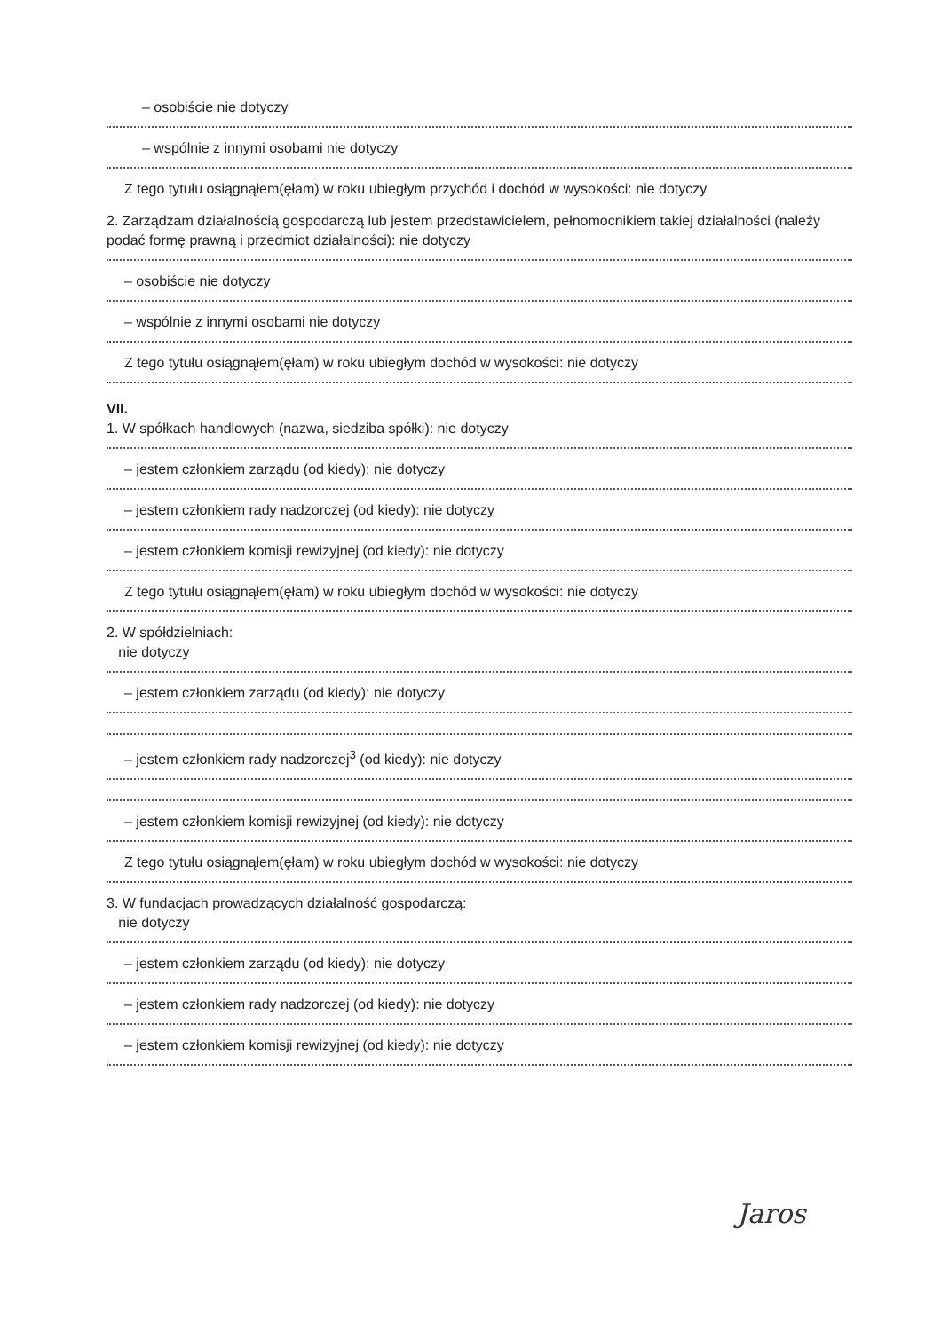– osobiście nie dotyczy
– wspólnie z innymi osobami nie dotyczy
Z tego tytułu osiągnąłem(ęłam) w roku ubiegłym przychód i dochód w wysokości: nie dotyczy
2. Zarządzam działalnością gospodarczą lub jestem przedstawicielem, pełnomocnikiem takiej działalności (należy podać formę prawną i przedmiot działalności): nie dotyczy
– osobiście nie dotyczy
– wspólnie z innymi osobami nie dotyczy
Z tego tytułu osiągnąłem(ęłam) w roku ubiegłym dochód w wysokości: nie dotyczy
VII.
1. W spółkach handlowych (nazwa, siedziba spółki): nie dotyczy
– jestem członkiem zarządu (od kiedy): nie dotyczy
– jestem członkiem rady nadzorczej (od kiedy): nie dotyczy
– jestem członkiem komisji rewizyjnej (od kiedy): nie dotyczy
Z tego tytułu osiągnąłem(ęłam) w roku ubiegłym dochód w wysokości: nie dotyczy
2. W spółdzielniach:
nie dotyczy
– jestem członkiem zarządu (od kiedy): nie dotyczy
– jestem członkiem rady nadzorczej<sup>3</sup> (od kiedy): nie dotyczy
– jestem członkiem komisji rewizyjnej (od kiedy): nie dotyczy
Z tego tytułu osiągnąłem(ęłam) w roku ubiegłym dochód w wysokości: nie dotyczy
3. W fundacjach prowadzących działalność gospodarczą:
nie dotyczy
– jestem członkiem zarządu (od kiedy): nie dotyczy
– jestem członkiem rady nadzorczej (od kiedy): nie dotyczy
– jestem członkiem komisji rewizyjnej (od kiedy): nie dotyczy
Jaros